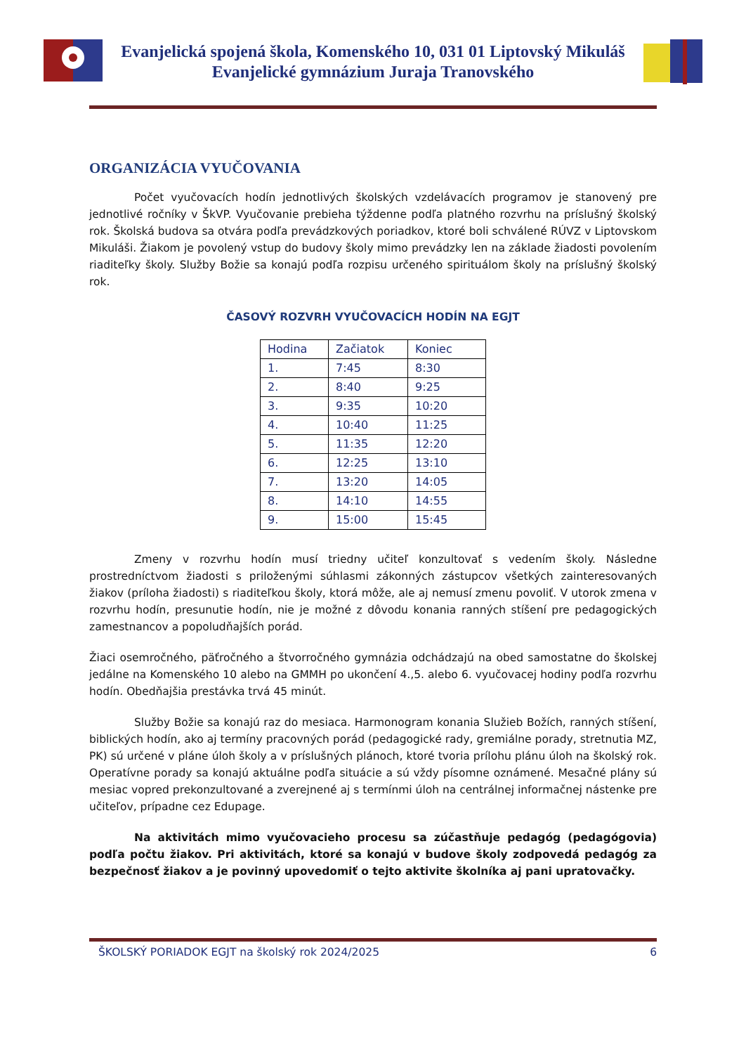Evanjelická spojená škola, Komenského 10, 031 01 Liptovský Mikuláš
Evanjelické gymnázium Juraja Tranovského
ORGANIZÁCIA VYUČOVANIA
Počet vyučovacích hodín jednotlivých školských vzdelávacích programov je stanovený pre jednotlivé ročníky v ŠkVP. Vyučovanie prebieha týždenne podľa platného rozvrhu na príslušný školský rok. Školská budova sa otvára podľa prevádzkových poriadkov, ktoré boli schválené RÚVZ v Liptovskom Mikuláši. Žiakom je povolený vstup do budovy školy mimo prevádzky len na základe žiadosti povolením riaditeľky školy. Služby Božie sa konajú podľa rozpisu určeného spirituálom školy na príslušný školský rok.
ČASOVÝ ROZVRH VYUČOVACÍCH HODÍN NA EGJT
| Hodina | Začiatok | Koniec |
| 1. | 7:45 | 8:30 |
| 2. | 8:40 | 9:25 |
| 3. | 9:35 | 10:20 |
| 4. | 10:40 | 11:25 |
| 5. | 11:35 | 12:20 |
| 6. | 12:25 | 13:10 |
| 7. | 13:20 | 14:05 |
| 8. | 14:10 | 14:55 |
| 9. | 15:00 | 15:45 |
Zmeny v rozvrhu hodín musí triedny učiteľ konzultovať s vedením školy. Následne prostredníctvom žiadosti s priloženými súhlasmi zákonných zástupcov všetkých zainteresovaných žiakov (príloha žiadosti) s riaditeľkou školy, ktorá môže, ale aj nemusí zmenu povoliť. V utorok zmena v rozvrhu hodín, presunutie hodín, nie je možné z dôvodu konania ranných stíšení pre pedagogických zamestnancov a popoludňajších porád.
Žiaci osemročného, päťročného a štvorročného gymnázia odchádzajú na obed samostatne do školskej jedálne na Komenského 10 alebo na GMMH po ukončení 4.,5. alebo 6. vyučovacej hodiny podľa rozvrhu hodín. Obedňajšia prestávka trvá 45 minút.
Služby Božie sa konajú raz do mesiaca. Harmonogram konania Služieb Božích, ranných stíšení, biblických hodín, ako aj termíny pracovných porád (pedagogické rady, gremiálne porady, stretnutia MZ, PK) sú určené v pláne úloh školy a v príslušných plánoch, ktoré tvoria prílohu plánu úloh na školský rok. Operatívne porady sa konajú aktuálne podľa situácie a sú vždy písomne oznámené. Mesačné plány sú mesiac vopred prekonzultované a zverejnené aj s termínmi úloh na centrálnej informačnej nástenke pre učiteľov, prípadne cez Edupage.
Na aktivitách mimo vyučovacieho procesu sa zúčastňuje pedagóg (pedagógovia) podľa počtu žiakov. Pri aktivitách, ktoré sa konajú v budove školy zodpovedá pedagóg za bezpečnosť žiakov a je povinný upovedomiť o tejto aktivite školníka aj pani upratovačky.
ŠKOLSKÝ PORIADOK EGJT na školský rok 2024/2025 6